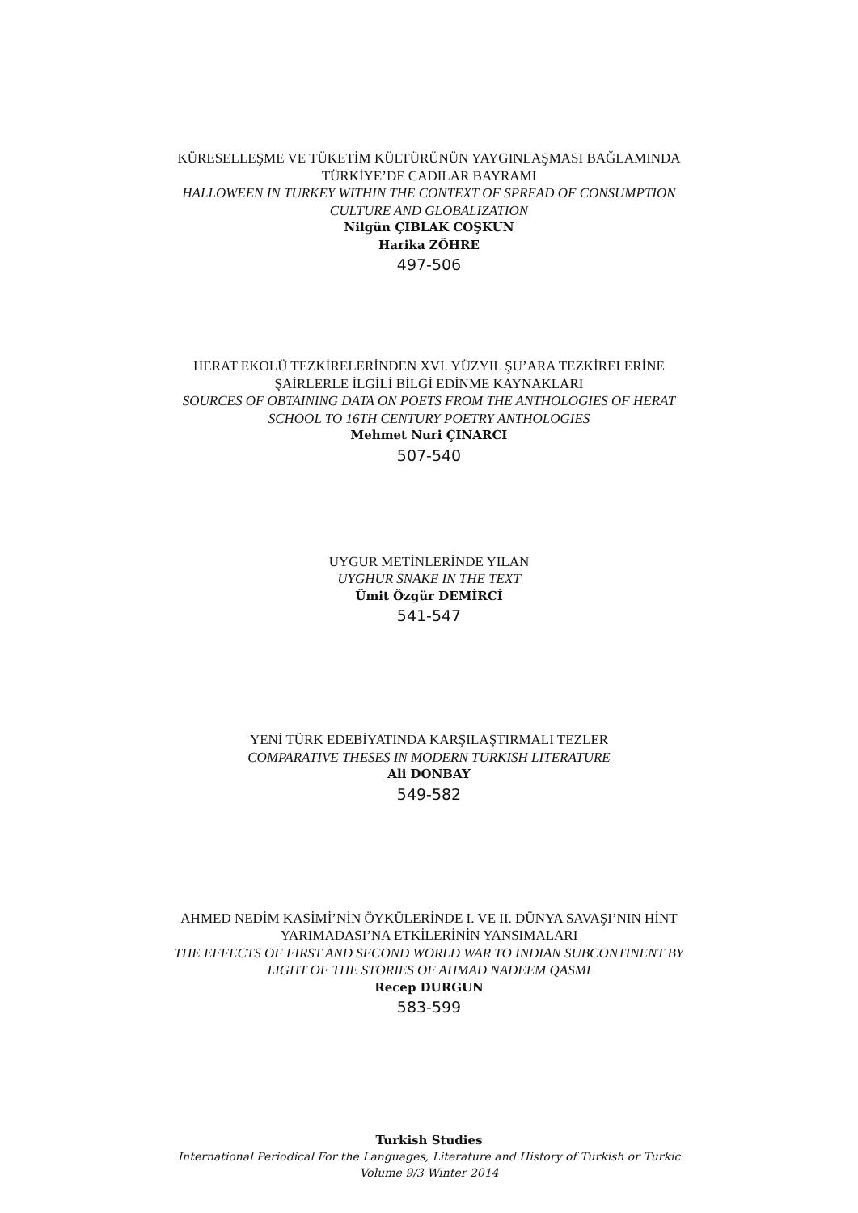KÜRESELLEŞME VE TÜKETİM KÜLTÜRÜNÜN YAYGINLAŞMASI BAĞLAMINDA TÜRKİYE’DE CADILAR BAYRAMI
HALLOWEEN IN TURKEY WITHIN THE CONTEXT OF SPREAD OF CONSUMPTION CULTURE AND GLOBALIZATION
Nilgün ÇIBLAK COŞKUN
Harika ZÖHRE
497-506
HERAT EKOLÜ TEZKİRELERİNDEN XVI. YÜZYIL ŞU’ARA TEZKİRELERİNE ŞAİRLERLE İLGİLİ BİLGİ EDİNME KAYNAKLARI
SOURCES OF OBTAINING DATA ON POETS FROM THE ANTHOLOGIES OF HERAT SCHOOL TO 16TH CENTURY POETRY ANTHOLOGIES
Mehmet Nuri ÇINARCI
507-540
UYGUR METİNLERİNDE YILAN
UYGHUR SNAKE IN THE TEXT
Ümit Özgür DEMİRCİ
541-547
YENİ TÜRK EDEBİYATINDA KARŞILAŞTIRMALI TEZLER
COMPARATIVE THESES IN MODERN TURKISH LITERATURE
Ali DONBAY
549-582
AHMED NEDİM KASİMİ’NİN ÖYKÜLERİNDE I. VE II. DÜNYA SAVAŞI’NIN HİNT YARIMADASI’NA ETKİLERİNİN YANSIMALARI
THE EFFECTS OF FIRST AND SECOND WORLD WAR TO INDIAN SUBCONTINENT BY LIGHT OF THE STORIES OF AHMAD NADEEM QASMI
Recep DURGUN
583-599
Turkish Studies
International Periodical For the Languages, Literature and History of Turkish or Turkic
Volume 9/3 Winter 2014